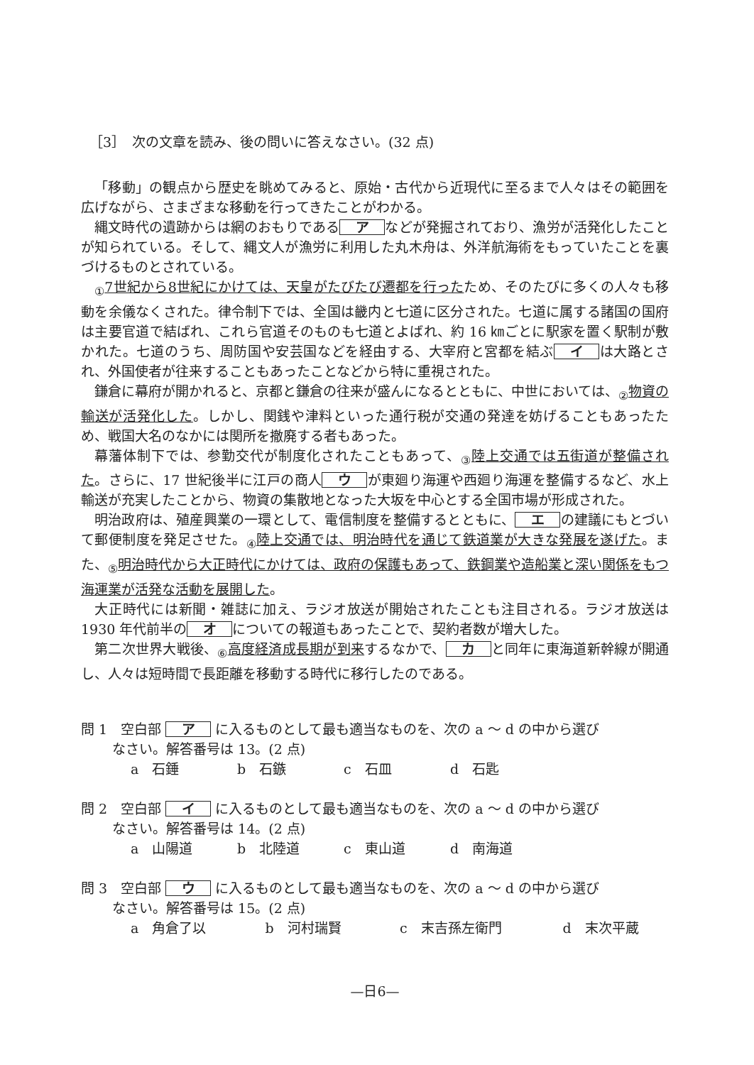［3］　次の文章を読み、後の問いに答えなさい。(32 点)
「移動」の観点から歴史を眺めてみると、原始・古代から近現代に至るまで人々はその範囲を広げながら、さまざまな移動を行ってきたことがわかる。
縄文時代の遺跡からは網のおもりである ア などが発掘されており、漁労が活発化したことが知られている。そして、縄文人が漁労に利用した丸木舟は、外洋航海術をもっていたことを裏づけるものとされている。
<sub>①</sub>7世紀から8世紀にかけては、天皇がたびたび遷都を行ったため、そのたびに多くの人々も移動を余儀なくされた。律令制下では、全国は畿内と七道に区分された。七道に属する諸国の国府は主要官道で結ばれ、これら官道そのものも七道とよばれ、約 16 ㎞ごとに駅家を置く駅制が敷かれた。七道のうち、周防国や安芸国などを経由する、大宰府と宮都を結ぶ イ は大路とされ、外国使者が往来することもあったことなどから特に重視された。
鎌倉に幕府が開かれると、京都と鎌倉の往来が盛んになるとともに、中世においては、<sub>②</sub>物資の輸送が活発化した。しかし、関銭や津料といった通行税が交通の発達を妨げることもあったため、戦国大名のなかには関所を撤廃する者もあった。
幕藩体制下では、参勤交代が制度化されたこともあって、<sub>③</sub>陸上交通では五街道が整備された。さらに、17 世紀後半に江戸の商人 ウ が東廻り海運や西廻り海運を整備するなど、水上輸送が充実したことから、物資の集散地となった大坂を中心とする全国市場が形成された。
明治政府は、殖産興業の一環として、電信制度を整備するとともに、 エ の建議にもとづいて郵便制度を発足させた。<sub>④</sub>陸上交通では、明治時代を通じて鉄道業が大きな発展を遂げた。また、<sub>⑤</sub>明治時代から大正時代にかけては、政府の保護もあって、鉄鋼業や造船業と深い関係をもつ海運業が活発な活動を展開した。
大正時代には新聞・雑誌に加え、ラジオ放送が開始されたことも注目される。ラジオ放送は 1930 年代前半の オ についての報道もあったことで、契約者数が増大した。
第二次世界大戦後、<sub>⑥</sub>高度経済成長期が到来するなかで、 カ と同年に東海道新幹線が開通し、人々は短時間で長距離を移動する時代に移行したのである。
問 1　空白部 ア に入るものとして最も適当なものを、次の a ～ d の中から選び
なさい。解答番号は 13。(2 点)
a　石錘 b　石鏃 c　石皿 d　石匙
問 2　空白部 イ に入るものとして最も適当なものを、次の a ～ d の中から選び
なさい。解答番号は 14。(2 点)
a　山陽道 b　北陸道 c　東山道 d　南海道
問 3　空白部 ウ に入るものとして最も適当なものを、次の a ～ d の中から選び
なさい。解答番号は 15。(2 点)
a　角倉了以 b　河村瑞賢 c　末吉孫左衛門 d　末次平蔵
—日6—